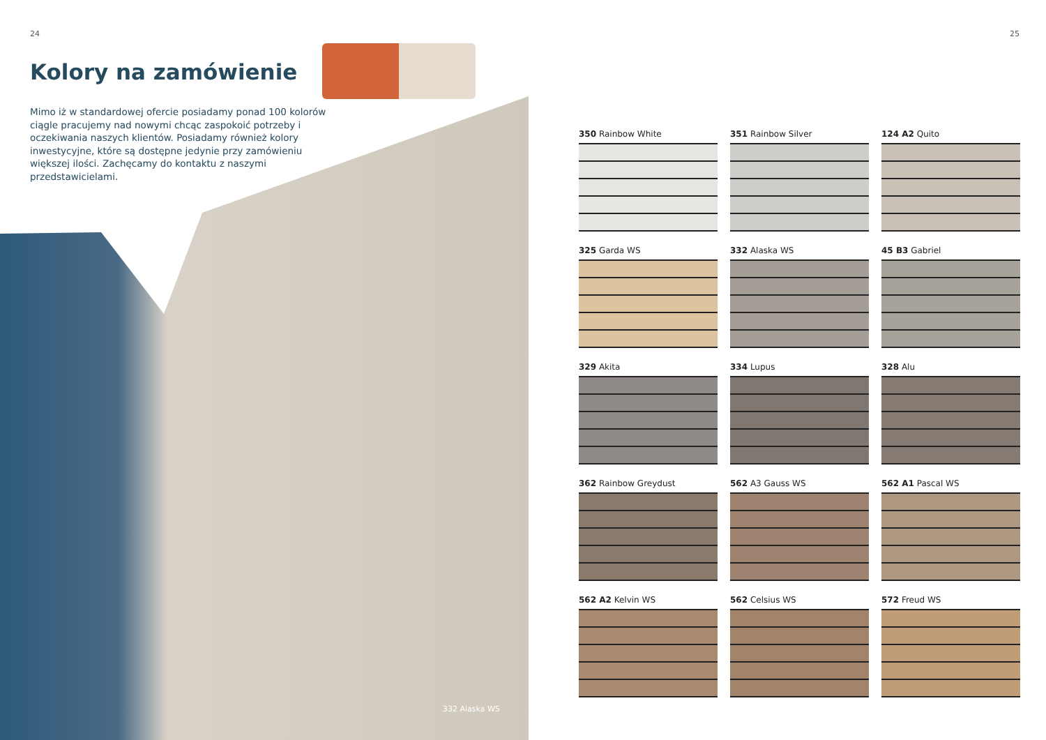24
Kolory na zamówienie
Mimo iż w standardowej ofercie posiadamy ponad 100 kolorów ciągle pracujemy nad nowymi chcąc zaspokoić potrzeby i oczekiwania naszych klientów. Posiadamy również kolory inwestycyjne, które są dostępne jedynie przy zamówieniu większej ilości. Zachęcamy do kontaktu z naszymi przedstawicielami.
332 Alaska WS
25
350 Rainbow White
351 Rainbow Silver
124 A2 Quito
325 Garda WS
332 Alaska WS
45 B3 Gabriel
329 Akita
334 Lupus
328 Alu
362 Rainbow Greydust
562 A3 Gauss WS
562 A1 Pascal WS
562 A2 Kelvin WS
562 Celsius WS
572 Freud WS